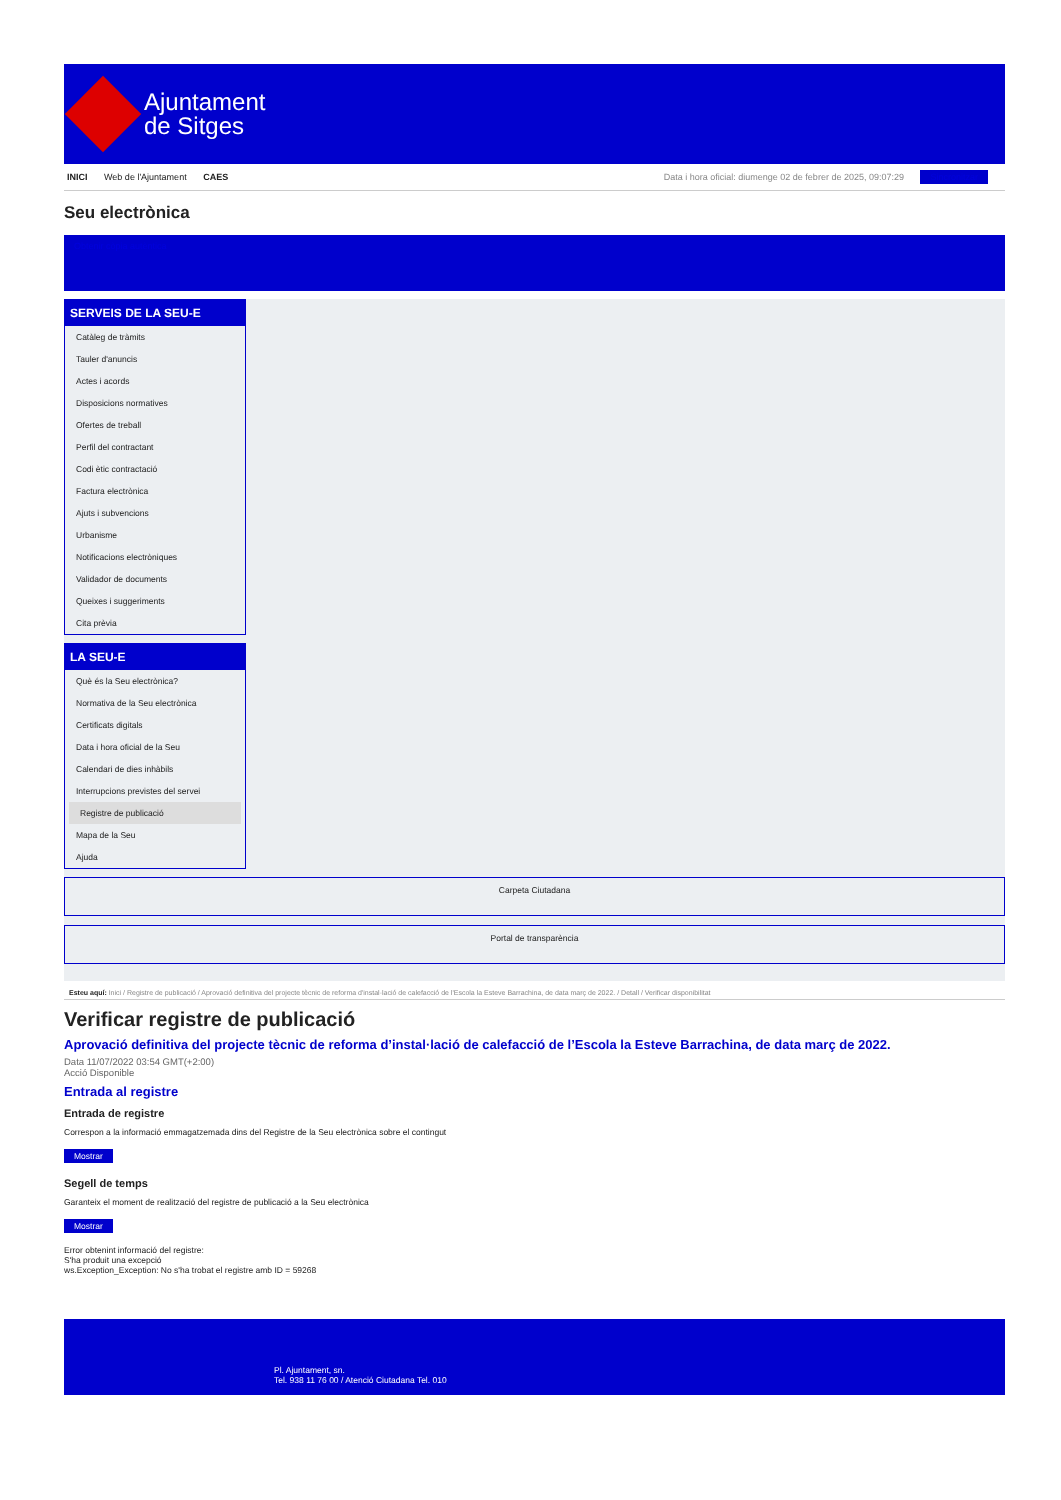Ajuntament
de Sitges
INICI Web de l'Ajuntament CAES Data i hora oficial: diumenge 02 de febrer de 2025, 09:07:29 Sincronitzar
Seu electrònica
Obtenir còpia autèntica
SERVEIS DE LA SEU-E
Catàleg de tràmits
Tauler d'anuncis
Actes i acords
Disposicions normatives
Ofertes de treball
Perfil del contractant
Codi ètic contractació
Factura electrònica
Ajuts i subvencions
Urbanisme
Notificacions electròniques
Validador de documents
Queixes i suggeriments
Cita prèvia
LA SEU-E
Què és la Seu electrònica?
Normativa de la Seu electrònica
Certificats digitals
Data i hora oficial de la Seu
Calendari de dies inhàbils
Interrupcions previstes del servei
Registre de publicació
Mapa de la Seu
Ajuda
Carpeta Ciutadana
Portal de transparència
Esteu aquí: Inici / Registre de publicació / Aprovació definitiva del projecte tècnic de reforma d'instal·lació de calefacció de l'Escola la Esteve Barrachina, de data març de 2022. / Detall / Verificar disponibilitat
Verificar registre de publicació
Aprovació definitiva del projecte tècnic de reforma d’instal·lació de calefacció de l’Escola la Esteve Barrachina, de data març de 2022.
Data 11/07/2022 03:54 GMT(+2:00)
Acció Disponible
Entrada al registre
Entrada de registre
Correspon a la informació emmagatzemada dins del Registre de la Seu electrònica sobre el contingut
Mostrar
Segell de temps
Garanteix el moment de realització del registre de publicació a la Seu electrònica
Mostrar
Error obtenint informació del registre:
S'ha produit una excepció
ws.Exception_Exception: No s'ha trobat el registre amb ID = 59268
Pl. Ajuntament, sn.
Tel. 938 11 76 00 / Atenció Ciutadana Tel. 010